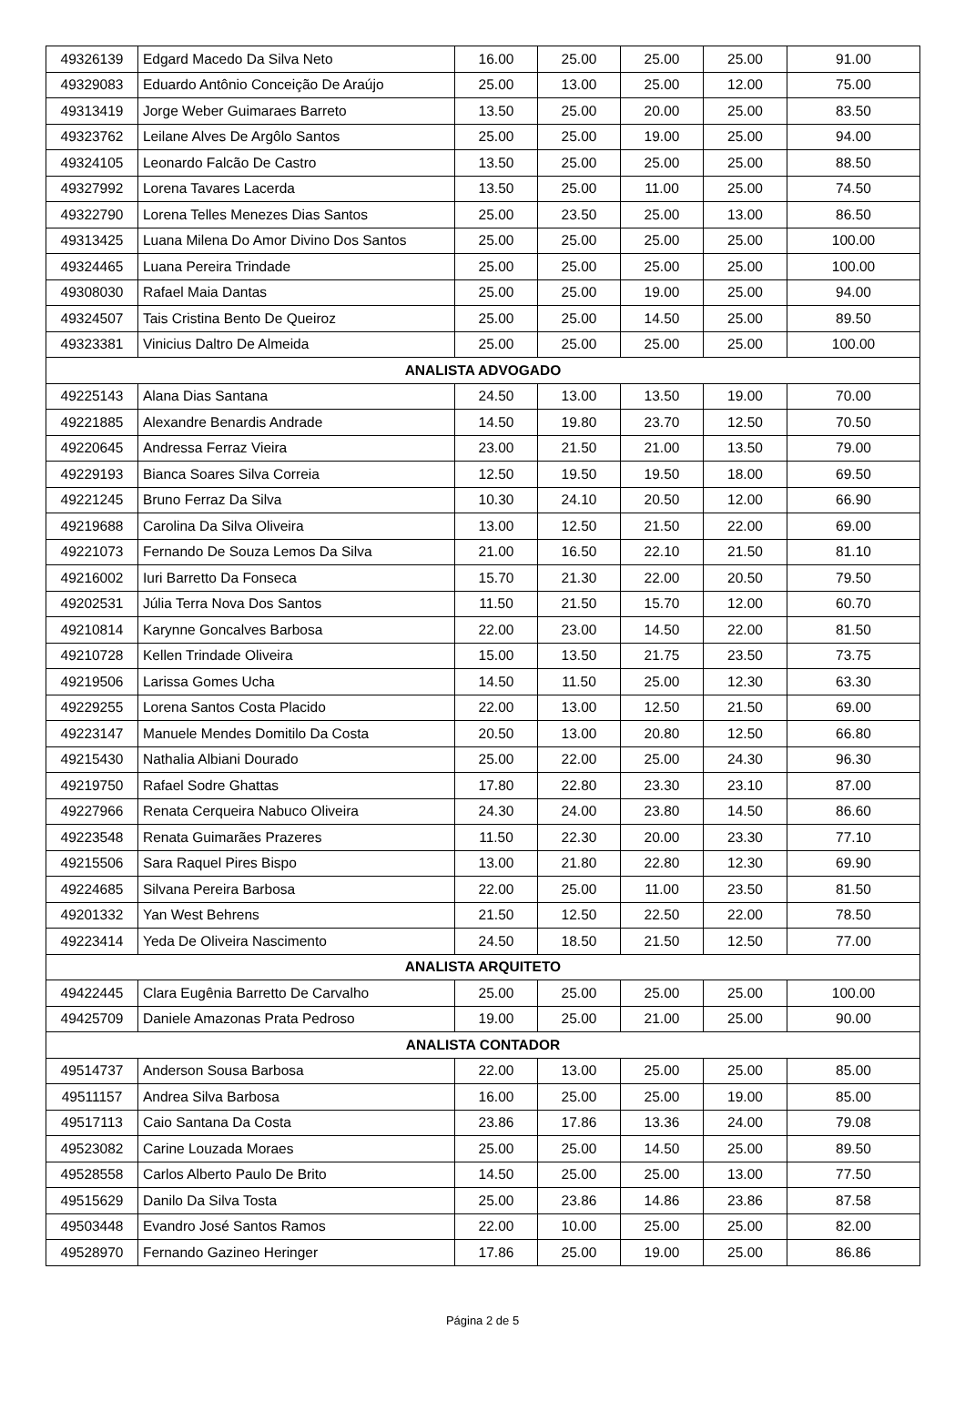| 49326139 | Edgard Macedo Da Silva Neto | 16.00 | 25.00 | 25.00 | 25.00 | 91.00 |
| 49329083 | Eduardo Antônio Conceição De Araújo | 25.00 | 13.00 | 25.00 | 12.00 | 75.00 |
| 49313419 | Jorge Weber Guimaraes Barreto | 13.50 | 25.00 | 20.00 | 25.00 | 83.50 |
| 49323762 | Leilane Alves De Argôlo Santos | 25.00 | 25.00 | 19.00 | 25.00 | 94.00 |
| 49324105 | Leonardo Falcão De Castro | 13.50 | 25.00 | 25.00 | 25.00 | 88.50 |
| 49327992 | Lorena Tavares Lacerda | 13.50 | 25.00 | 11.00 | 25.00 | 74.50 |
| 49322790 | Lorena Telles Menezes Dias Santos | 25.00 | 23.50 | 25.00 | 13.00 | 86.50 |
| 49313425 | Luana Milena Do Amor Divino Dos Santos | 25.00 | 25.00 | 25.00 | 25.00 | 100.00 |
| 49324465 | Luana Pereira Trindade | 25.00 | 25.00 | 25.00 | 25.00 | 100.00 |
| 49308030 | Rafael Maia Dantas | 25.00 | 25.00 | 19.00 | 25.00 | 94.00 |
| 49324507 | Tais Cristina Bento De Queiroz | 25.00 | 25.00 | 14.50 | 25.00 | 89.50 |
| 49323381 | Vinicius Daltro De Almeida | 25.00 | 25.00 | 25.00 | 25.00 | 100.00 |
| ANALISTA ADVOGADO | | | | | | |
| 49225143 | Alana Dias Santana | 24.50 | 13.00 | 13.50 | 19.00 | 70.00 |
| 49221885 | Alexandre Benardis Andrade | 14.50 | 19.80 | 23.70 | 12.50 | 70.50 |
| 49220645 | Andressa Ferraz Vieira | 23.00 | 21.50 | 21.00 | 13.50 | 79.00 |
| 49229193 | Bianca Soares Silva Correia | 12.50 | 19.50 | 19.50 | 18.00 | 69.50 |
| 49221245 | Bruno Ferraz Da Silva | 10.30 | 24.10 | 20.50 | 12.00 | 66.90 |
| 49219688 | Carolina Da Silva Oliveira | 13.00 | 12.50 | 21.50 | 22.00 | 69.00 |
| 49221073 | Fernando De Souza Lemos Da Silva | 21.00 | 16.50 | 22.10 | 21.50 | 81.10 |
| 49216002 | Iuri Barretto Da Fonseca | 15.70 | 21.30 | 22.00 | 20.50 | 79.50 |
| 49202531 | Júlia Terra Nova Dos Santos | 11.50 | 21.50 | 15.70 | 12.00 | 60.70 |
| 49210814 | Karynne Goncalves Barbosa | 22.00 | 23.00 | 14.50 | 22.00 | 81.50 |
| 49210728 | Kellen Trindade Oliveira | 15.00 | 13.50 | 21.75 | 23.50 | 73.75 |
| 49219506 | Larissa Gomes Ucha | 14.50 | 11.50 | 25.00 | 12.30 | 63.30 |
| 49229255 | Lorena Santos Costa Placido | 22.00 | 13.00 | 12.50 | 21.50 | 69.00 |
| 49223147 | Manuele Mendes Domitilo Da Costa | 20.50 | 13.00 | 20.80 | 12.50 | 66.80 |
| 49215430 | Nathalia Albiani Dourado | 25.00 | 22.00 | 25.00 | 24.30 | 96.30 |
| 49219750 | Rafael Sodre Ghattas | 17.80 | 22.80 | 23.30 | 23.10 | 87.00 |
| 49227966 | Renata Cerqueira Nabuco Oliveira | 24.30 | 24.00 | 23.80 | 14.50 | 86.60 |
| 49223548 | Renata Guimarães Prazeres | 11.50 | 22.30 | 20.00 | 23.30 | 77.10 |
| 49215506 | Sara Raquel Pires Bispo | 13.00 | 21.80 | 22.80 | 12.30 | 69.90 |
| 49224685 | Silvana Pereira Barbosa | 22.00 | 25.00 | 11.00 | 23.50 | 81.50 |
| 49201332 | Yan West Behrens | 21.50 | 12.50 | 22.50 | 22.00 | 78.50 |
| 49223414 | Yeda De Oliveira Nascimento | 24.50 | 18.50 | 21.50 | 12.50 | 77.00 |
| ANALISTA ARQUITETO | | | | | | |
| 49422445 | Clara Eugênia Barretto De Carvalho | 25.00 | 25.00 | 25.00 | 25.00 | 100.00 |
| 49425709 | Daniele Amazonas Prata Pedroso | 19.00 | 25.00 | 21.00 | 25.00 | 90.00 |
| ANALISTA CONTADOR | | | | | | |
| 49514737 | Anderson Sousa Barbosa | 22.00 | 13.00 | 25.00 | 25.00 | 85.00 |
| 49511157 | Andrea Silva Barbosa | 16.00 | 25.00 | 25.00 | 19.00 | 85.00 |
| 49517113 | Caio Santana Da Costa | 23.86 | 17.86 | 13.36 | 24.00 | 79.08 |
| 49523082 | Carine Louzada Moraes | 25.00 | 25.00 | 14.50 | 25.00 | 89.50 |
| 49528558 | Carlos Alberto Paulo De Brito | 14.50 | 25.00 | 25.00 | 13.00 | 77.50 |
| 49515629 | Danilo Da Silva Tosta | 25.00 | 23.86 | 14.86 | 23.86 | 87.58 |
| 49503448 | Evandro José Santos Ramos | 22.00 | 10.00 | 25.00 | 25.00 | 82.00 |
| 49528970 | Fernando Gazineo Heringer | 17.86 | 25.00 | 19.00 | 25.00 | 86.86 |
Página 2 de 5